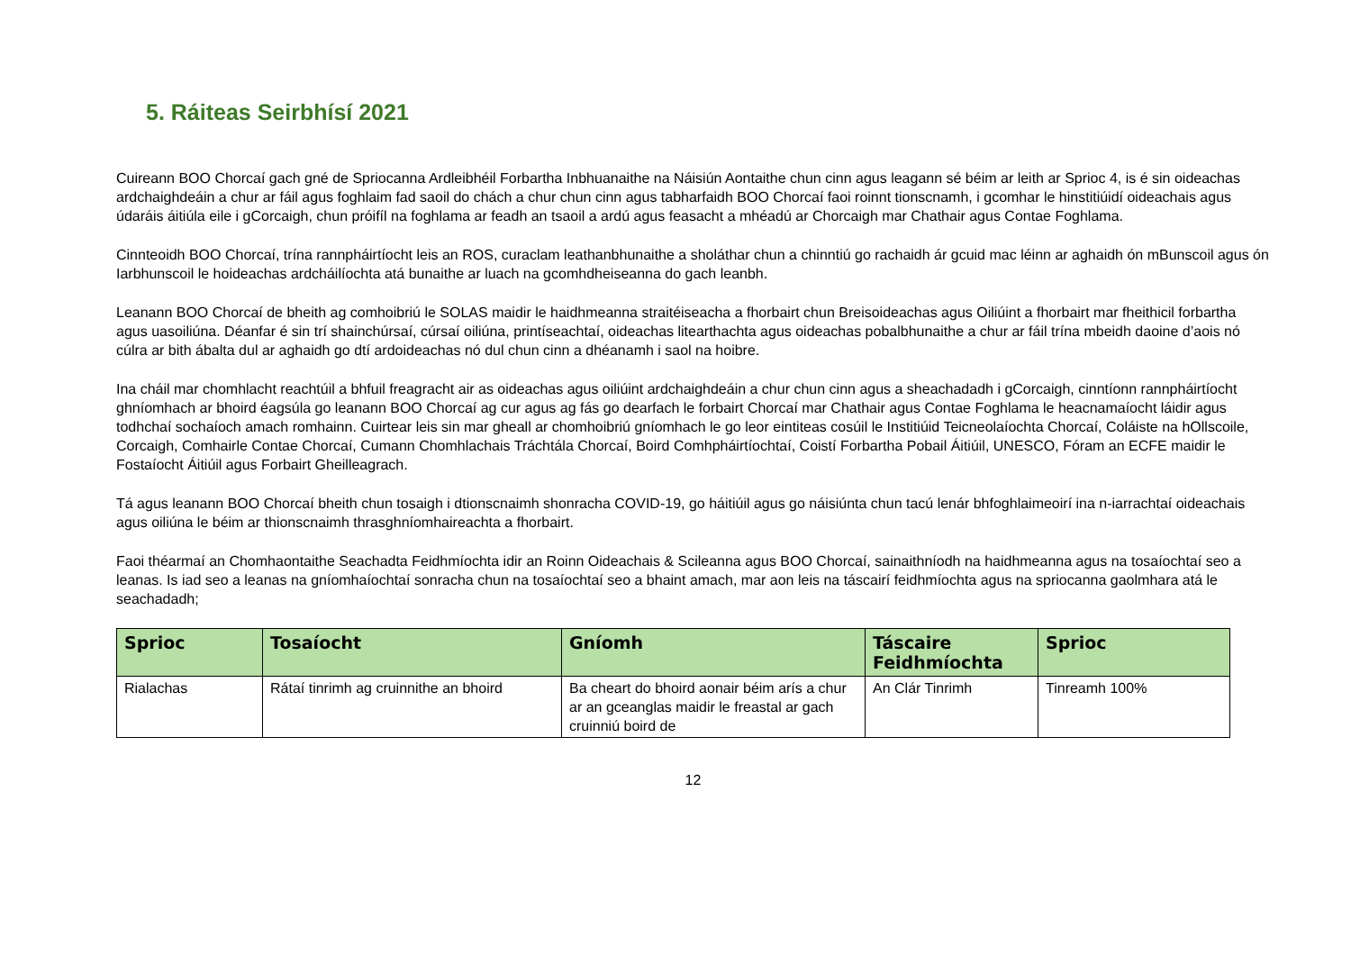5. Ráiteas Seirbhísí 2021
Cuireann BOO Chorcaí gach gné de Spriocanna Ardleibhéil Forbartha Inbhuanaithe na Náisiún Aontaithe chun cinn agus leagann sé béim ar leith ar Sprioc 4, is é sin oideachas ardchaighdeáin a chur ar fáil agus foghlaim fad saoil do chách a chur chun cinn agus tabharfaidh BOO Chorcaí faoi roinnt tionscnamh, i gcomhar le hinstitiúidí oideachais agus údaráis áitiúla eile i gCorcaigh, chun próifíl na foghlama ar feadh an tsaoil a ardú agus feasacht a mhéadú ar Chorcaigh mar Chathair agus Contae Foghlama.
Cinnteoidh BOO Chorcaí, trína rannpháirtíocht leis an ROS, curaclam leathanbhunaithe a sholáthar chun a chinntiú go rachaidh ár gcuid mac léinn ar aghaidh ón mBunscoil agus ón Iarbhunscoil le hoideachas ardcháilíochta atá bunaithe ar luach na gcomhdheiseanna do gach leanbh.
Leanann BOO Chorcaí de bheith ag comhoibriú le SOLAS maidir le haidhmeanna straitéiseacha a fhorbairt chun Breisoideachas agus Oiliúint a fhorbairt mar fheithicil forbartha agus uasoiliúna. Déanfar é sin trí shainchúrsaí, cúrsaí oiliúna, printíseachtaí, oideachas litearthachta agus oideachas pobalbhunaithe a chur ar fáil trína mbeidh daoine d’aois nó cúlra ar bith ábalta dul ar aghaidh go dtí ardoideachas nó dul chun cinn a dhéanamh i saol na hoibre.
Ina cháil mar chomhlacht reachtúil a bhfuil freagracht air as oideachas agus oiliúint ardchaighdeáin a chur chun cinn agus a sheachadadh i gCorcaigh, cinntíonn rannpháirtíocht ghníomhach ar bhoird éagsúla go leanann BOO Chorcaí ag cur agus ag fás go dearfach le forbairt Chorcaí mar Chathair agus Contae Foghlama le heacnamaíocht láidir agus todhchaí sochaíoch amach romhainn. Cuirtear leis sin mar gheall ar chomhoibriú gníomhach le go leor eintiteas cosúil le Institiúid Teicneolaíochta Chorcaí, Coláiste na hOllscoile, Corcaigh, Comhairle Contae Chorcaí, Cumann Chomhlachais Tráchtála Chorcaí, Boird Comhpháirtíochtaí, Coistí Forbartha Pobail Áitiúil, UNESCO, Fóram an ECFE maidir le Fostaíocht Áitiúil agus Forbairt Gheilleagrach.
Tá agus leanann BOO Chorcaí bheith chun tosaigh i dtionscnaimh shonracha COVID-19, go háitiúil agus go náisiúnta chun tacú lenár bhfoghlaimeoirí ina n-iarrachtaí oideachais agus oiliúna le béim ar thionscnaimh thrasghníomhaireachta a fhorbairt.
Faoi théarmaí an Chomhaontaithe Seachadta Feidhmíochta idir an Roinn Oideachais & Scileanna agus BOO Chorcaí, sainaithníodh na haidhmeanna agus na tosaíochtaí seo a leanas. Is iad seo a leanas na gníomhaíochtaí sonracha chun na tosaíochtaí seo a bhaint amach, mar aon leis na táscairí feidhmíochta agus na spriocanna gaolmhara atá le seachadadh;
| Sprioc | Tosaíocht | Gníomh | Táscaire Feidhmíochta | Sprioc |
| --- | --- | --- | --- | --- |
| Rialachas | Rátaí tinrimh ag cruinnithe an bhoird | Ba cheart do bhoird aonair béim arís a chur ar an gceanglas maidir le freastal ar gach cruinniú boird de | An Clár Tinrimh | Tinreamh 100% |
12